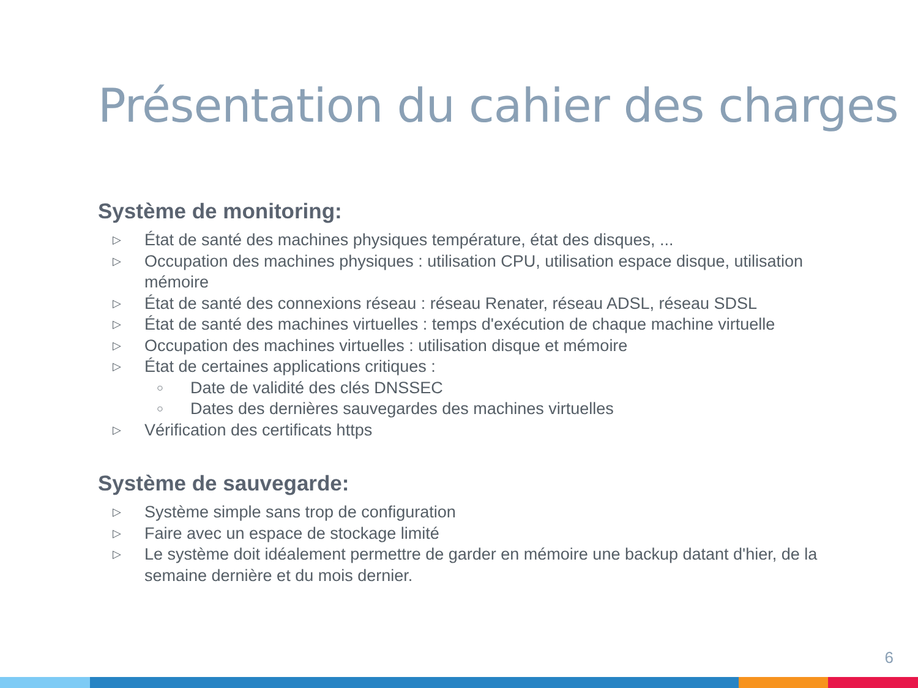Présentation du cahier des charges
Système de monitoring:
▷ État de santé des machines physiques température, état des disques, ...
▷ Occupation des machines physiques : utilisation CPU, utilisation espace disque, utilisation mémoire
▷ État de santé des connexions réseau : réseau Renater, réseau ADSL, réseau SDSL
▷ État de santé des machines virtuelles : temps d'exécution de chaque machine virtuelle
▷ Occupation des machines virtuelles : utilisation disque et mémoire
▷ État de certaines applications critiques :
○ Date de validité des clés DNSSEC
○ Dates des dernières sauvegardes des machines virtuelles
▷ Vérification des certificats https
Système de sauvegarde:
▷ Système simple sans trop de configuration
▷ Faire avec un espace de stockage limité
▷ Le système doit idéalement permettre de garder en mémoire une backup datant d'hier, de la semaine dernière et du mois dernier.
6